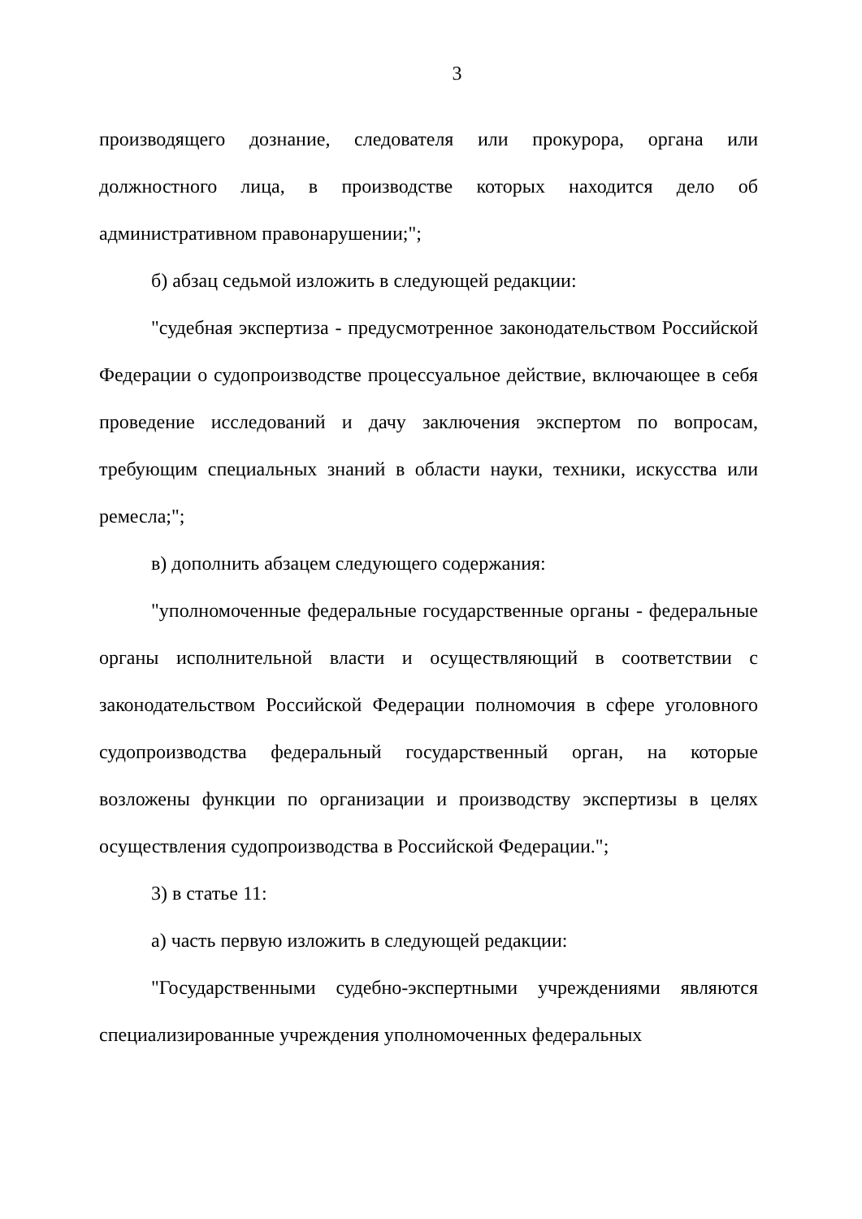3
производящего дознание, следователя или прокурора, органа или должностного лица, в производстве которых находится дело об административном правонарушении;";
б) абзац седьмой изложить в следующей редакции:
"судебная экспертиза - предусмотренное законодательством Российской Федерации о судопроизводстве процессуальное действие, включающее в себя проведение исследований и дачу заключения экспертом по вопросам, требующим специальных знаний в области науки, техники, искусства или ремесла;";
в) дополнить абзацем следующего содержания:
"уполномоченные федеральные государственные органы - федеральные органы исполнительной власти и осуществляющий в соответствии с законодательством Российской Федерации полномочия в сфере уголовного судопроизводства федеральный государственный орган, на которые возложены функции по организации и производству экспертизы в целях осуществления судопроизводства в Российской Федерации.";
3) в статье 11:
а) часть первую изложить в следующей редакции:
"Государственными судебно-экспертными учреждениями являются специализированные учреждения уполномоченных федеральных